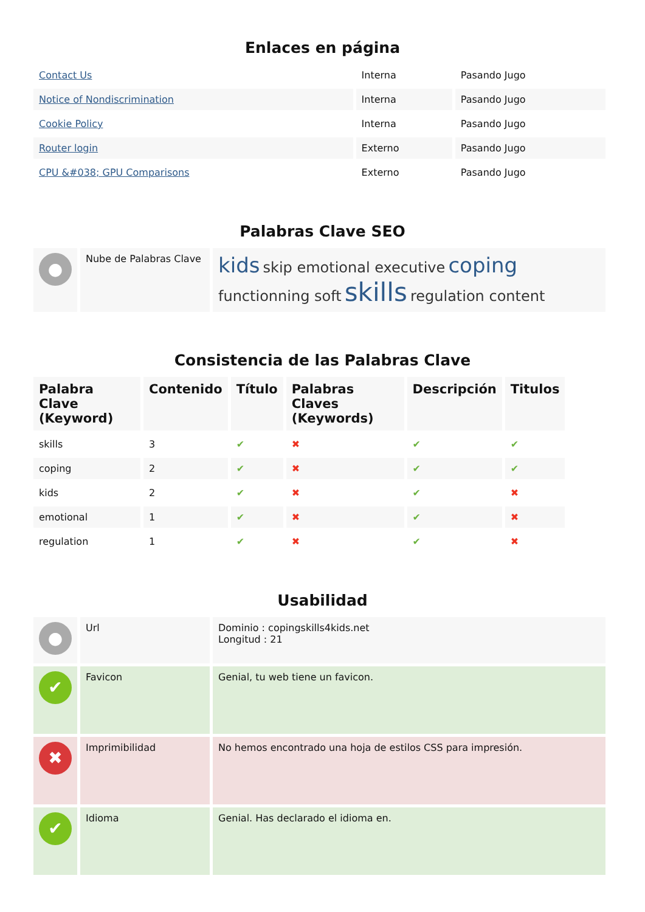Enlaces en página
| Contact Us | Interna | Pasando Jugo |
| Notice of Nondiscrimination | Interna | Pasando Jugo |
| Cookie Policy | Interna | Pasando Jugo |
| Router login | Externo | Pasando Jugo |
| CPU &#038; GPU Comparisons | Externo | Pasando Jugo |
Palabras Clave SEO
| ● | Nube de Palabras Clave | kids skip emotional executive coping functionning soft skills regulation content |
Consistencia de las Palabras Clave
| Palabra Clave (Keyword) | Contenido | Título | Palabras Claves (Keywords) | Descripción | Titulos |
| --- | --- | --- | --- | --- | --- |
| skills | 3 | ✔ | ✖ | ✔ | ✔ |
| coping | 2 | ✔ | ✖ | ✔ | ✔ |
| kids | 2 | ✔ | ✖ | ✔ | ✖ |
| emotional | 1 | ✔ | ✖ | ✔ | ✖ |
| regulation | 1 | ✔ | ✖ | ✔ | ✖ |
Usabilidad
| ● | Url | Dominio : copingskills4kids.net Longitud : 21 |
| ✔ | Favicon | Genial, tu web tiene un favicon. |
| ✖ | Imprimibilidad | No hemos encontrado una hoja de estilos CSS para impresión. |
| ✔ | Idioma | Genial. Has declarado el idioma en. |